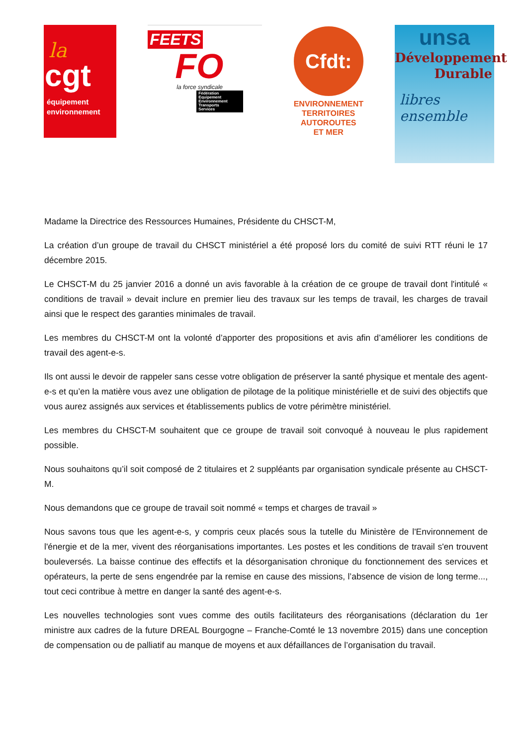la
cgt
équipement
environnement
FEETS
FO
la force syndicale
Fédération
Equipement
Environnement
Transports
Services
Cfdt:
ENVIRONNEMENT
TERRITOIRES
AUTOROUTES
ET MER
unsa
Développement
Durable
libres ensemble
Madame la Directrice des Ressources Humaines, Présidente du CHSCT-M,
La création d’un groupe de travail du CHSCT ministériel a été proposé lors du comité de suivi RTT réuni le 17 décembre 2015.
Le CHSCT-M du 25 janvier 2016 a donné un avis favorable à la création de ce groupe de travail dont l'intitulé « conditions de travail » devait inclure en premier lieu des travaux sur les temps de travail, les charges de travail ainsi que le respect des garanties minimales de travail.
Les membres du CHSCT-M ont la volonté d’apporter des propositions et avis afin d’améliorer les conditions de travail des agent-e-s.
Ils ont aussi le devoir de rappeler sans cesse votre obligation de préserver la santé physique et mentale des agent-e-s et qu’en la matière vous avez une obligation de pilotage de la politique ministérielle et de suivi des objectifs que vous aurez assignés aux services et établissements publics de votre périmètre ministériel.
Les membres du CHSCT-M souhaitent que ce groupe de travail soit convoqué à nouveau le plus rapidement possible.
Nous souhaitons qu’il soit composé de 2 titulaires et 2 suppléants par organisation syndicale présente au CHSCT-M.
Nous demandons que ce groupe de travail soit nommé « temps et charges de travail »
Nous savons tous que les agent-e-s, y compris ceux placés sous la tutelle du Ministère de l'Environnement de l'énergie et de la mer, vivent des réorganisations importantes. Les postes et les conditions de travail s'en trouvent bouleversés. La baisse continue des effectifs et la désorganisation chronique du fonctionnement des services et opérateurs, la perte de sens engendrée par la remise en cause des missions, l’absence de vision de long terme..., tout ceci contribue à mettre en danger la santé des agent-e-s.
Les nouvelles technologies sont vues comme des outils facilitateurs des réorganisations (déclaration du 1er ministre aux cadres de la future DREAL Bourgogne – Franche-Comté le 13 novembre 2015) dans une conception de compensation ou de palliatif au manque de moyens et aux défaillances de l’organisation du travail.